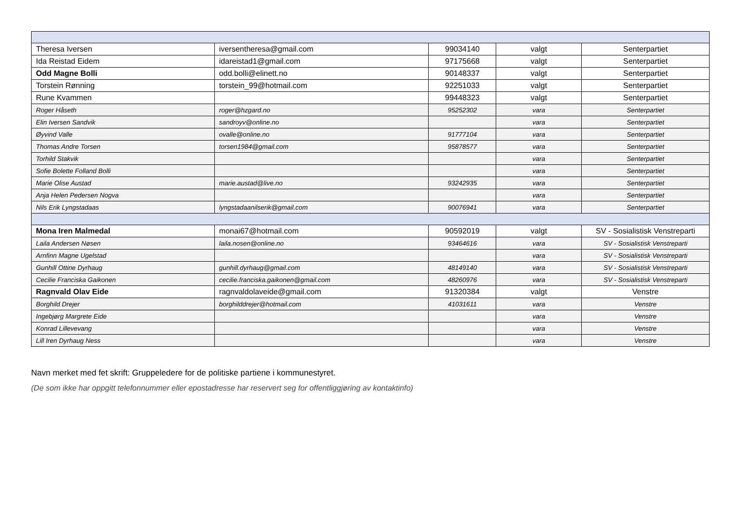| Theresa Iversen | iversentheresa@gmail.com | 99034140 | valgt | Senterpartiet |
| Ida Reistad Eidem | idareistad1@gmail.com | 97175668 | valgt | Senterpartiet |
| Odd Magne Bolli | odd.bolli@elinett.no | 90148337 | valgt | Senterpartiet |
| Torstein Rønning | torstein_99@hotmail.com | 92251033 | valgt | Senterpartiet |
| Rune Kvammen | | 99448323 | valgt | Senterpartiet |
| Roger Håseth | roger@hzgard.no | 95252302 | vara | Senterpartiet |
| Elin Iversen Sandvik | sandroyv@online.no | | vara | Senterpartiet |
| Øyvind Valle | ovalle@online.no | 91777104 | vara | Senterpartiet |
| Thomas Andre Torsen | torsen1984@gmail.com | 95878577 | vara | Senterpartiet |
| Torhild Stakvik | | | vara | Senterpartiet |
| Sofie Bolette Folland Bolli | | | vara | Senterpartiet |
| Marie Olise Austad | marie.austad@live.no | 93242935 | vara | Senterpartiet |
| Anja Helen Pedersen Nogva | | | vara | Senterpartiet |
| Nils Erik Lyngstadaas | lyngstadaanilserik@gmail.com | 90076941 | vara | Senterpartiet |
| Mona Iren Malmedal | monai67@hotmail.com | 90592019 | valgt | SV - Sosialistisk Venstreparti |
| Laila Andersen Nøsen | laila.nosen@online.no | 93464616 | vara | SV - Sosialistisk Venstreparti |
| Arnfinn Magne Ugelstad | | | vara | SV - Sosialistisk Venstreparti |
| Gunhill Ottine Dyrhaug | gunhill.dyrhaug@gmail.com | 48149140 | vara | SV - Sosialistisk Venstreparti |
| Cecilie Franciska Gaikonen | cecilie.franciska.gaikonen@gmail.com | 48260976 | vara | SV - Sosialistisk Venstreparti |
| Ragnvald Olav Eide | ragnvaldolaveide@gmail.com | 91320384 | valgt | Venstre |
| Borghild Drejer | borghilddrejer@hotmail.com | 41031611 | vara | Venstre |
| Ingebjørg Margrete Eide | | | vara | Venstre |
| Konrad Lillevevang | | | vara | Venstre |
| Lill Iren Dyrhaug Ness | | | vara | Venstre |
Navn merket med fet skrift: Gruppeledere for de politiske partiene i kommunestyret.
(De som ikke har oppgitt telefonnummer eller epostadresse har reservert seg for offentliggjøring av kontaktinfo)